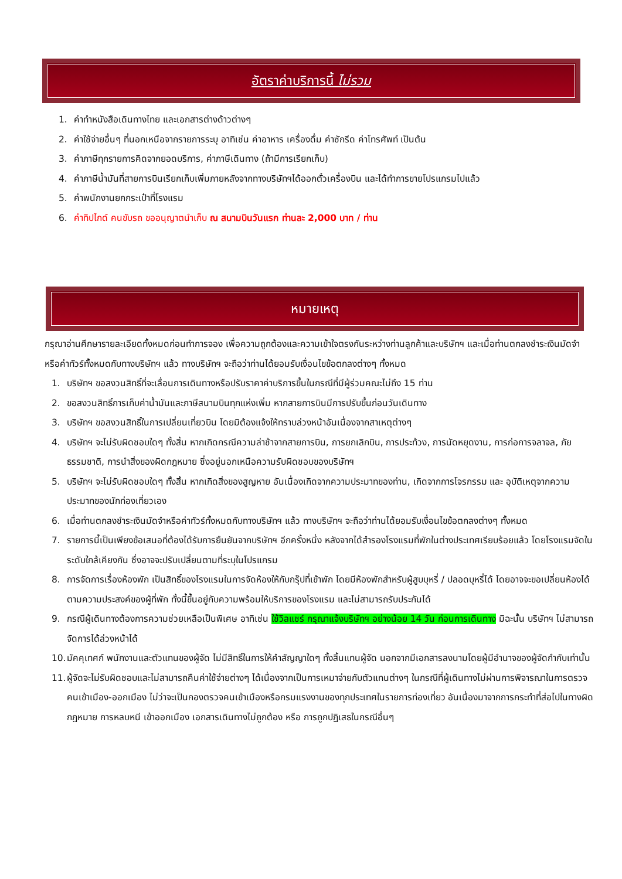อัตราค่าบริการนี้ ไม่รวม
1. ค่าทำหนังสือเดินทางไทย และเอกสารต่างด้าวต่างๆ
2. ค่าใช้จ่ายอื่นๆ ที่นอกเหนือจากรายการระบุ อาทิเช่น ค่าอาหาร เครื่องดื่ม ค่าซักรีด ค่าโทรศัพท์ เป็นต้น
3. ค่าภาษีทุกรายการคิดจากยอดบริการ, ค่าภาษีเดินทาง (ถ้ามีการเรียกเก็บ)
4. ค่าภาษีน้ำมันที่สายการบินเรียกเก็บเพิ่มภายหลังจากทางบริษัทฯได้ออกตั๋วเครื่องบิน และได้ทำการขายโปรแกรมไปแล้ว
5. ค่าพนักงานยกกระเป๋าที่โรงแรม
6. ค่าทิปไกด์ คนขับรถ ขออนุญาตนำเก็บ ณ สนามบินวันแรก ท่านละ 2,000 บาท / ท่าน
หมายเหตุ
กรุณาอ่านศึกษารายละเอียดทั้งหมดก่อนทำการจอง เพื่อความถูกต้องและความเข้าใจตรงกันระหว่างท่านลูกค้าและบริษัทฯ และเมื่อท่านตกลงชำระเงินมัดจำหรือค่าทัวร์ทั้งหมดกับทางบริษัทฯ แล้ว ทางบริษัทฯ จะถือว่าท่านได้ยอมรับเงื่อนไขข้อตกลงต่างๆ ทั้งหมด
1. บริษัทฯ ขอสงวนสิทธิ์ที่จะเลื่อนการเดินทางหรือปรับราคาค่าบริการขึ้นในกรณีที่มีผู้ร่วมคณะไม่ถึง 15 ท่าน
2. ขอสงวนสิทธิ์การเก็บค่าน้ำมันและภาษีสนามบินทุกแห่งเพิ่ม หากสายการบินมีการปรับขึ้นก่อนวันเดินทาง
3. บริษัทฯ ขอสงวนสิทธิ์ในการเปลี่ยนเที่ยวบิน โดยมิต้องแจ้งให้ทราบล่วงหน้าอันเนื่องจากสาเหตุต่างๆ
4. บริษัทฯ จะไม่รับผิดชอบใดๆ ทั้งสิ้น หากเกิดกรณีความล่าช้าจากสายการบิน, การยกเลิกบิน, การประท้วง, การนัดหยุดงาน, การก่อการจลาจล, ภัยธรรมชาติ, การนำสิ่งของผิดกฎหมาย ซึ่งอยู่นอกเหนือความรับผิดชอบของบริษัทฯ
5. บริษัทฯ จะไม่รับผิดชอบใดๆ ทั้งสิ้น หากเกิดสิ่งของสูญหาย อันเนื่องเกิดจากความประมาทของท่าน, เกิดจากการโจรกรรม และ อุบัติเหตุจากความประมาทของนักท่องเที่ยวเอง
6. เมื่อท่านตกลงชำระเงินมัดจำหรือค่าทัวร์ทั้งหมดกับทางบริษัทฯ แล้ว ทางบริษัทฯ จะถือว่าท่านได้ยอมรับเงื่อนไขข้อตกลงต่างๆ ทั้งหมด
7. รายการนี้เป็นเพียงข้อเสนอที่ต้องได้รับการยืนยันจากบริษัทฯ อีกครั้งหนึ่ง หลังจากได้สำรองโรงแรมที่พักในต่างประเทศเรียบร้อยแล้ว โดยโรงแรมจัดในระดับใกล้เคียงกัน ซึ่งอาจจะปรับเปลี่ยนตามที่ระบุในโปรแกรม
8. การจัดการเรื่องห้องพัก เป็นสิทธิ์ของโรงแรมในการจัดห้องให้กับกรุ๊ปที่เข้าพัก โดยมีห้องพักสำหรับผู้สูบบุหรี่ / ปลอดบุหรี่ได้ โดยอาจจะขอเปลี่ยนห้องได้ตามความประสงค์ของผู้ที่พัก ทั้งนี้ขึ้นอยู่กับความพร้อมให้บริการของโรงแรม และไม่สามารถรับประกันได้
9. กรณีผู้เดินทางต้องการความช่วยเหลือเป็นพิเศษ อาทิเช่น ใช้วิลแชร์ กรุณาแจ้งบริษัทฯ อย่างน้อย 14 วัน ก่อนการเดินทาง มิฉะนั้น บริษัทฯ ไม่สามารถจัดการได้ล่วงหน้าได้
10. มัคคุเทศก์ พนักงานและตัวแทนของผู้จัด ไม่มีสิทธิ์ในการให้คำสัญญาใดๆ ทั้งสิ้นแทนผู้จัด นอกจากมีเอกสารลงนามโดยผู้มีอำนาจของผู้จัดกำกับเท่านั้น
11. ผู้จัดจะไม่รับผิดชอบและไม่สามารถคืนค่าใช้จ่ายต่างๆ ได้เนื่องจากเป็นการเหมาจ่ายกับตัวแทนต่างๆ ในกรณีที่ผู้เดินทางไม่ผ่านการพิจารณาในการตรวจคนเข้าเมือง-ออกเมือง ไม่ว่าจะเป็นกองตรวจคนเข้าเมืองหรือกรมแรงงานของทุกประเทศในรายการท่องเที่ยว อันเนื่องมาจากการกระทำที่ส่อไปในทางผิดกฎหมาย การหลบหนี เข้าออกเมือง เอกสารเดินทางไม่ถูกต้อง หรือ การถูกปฏิเสธในกรณีอื่นๆ